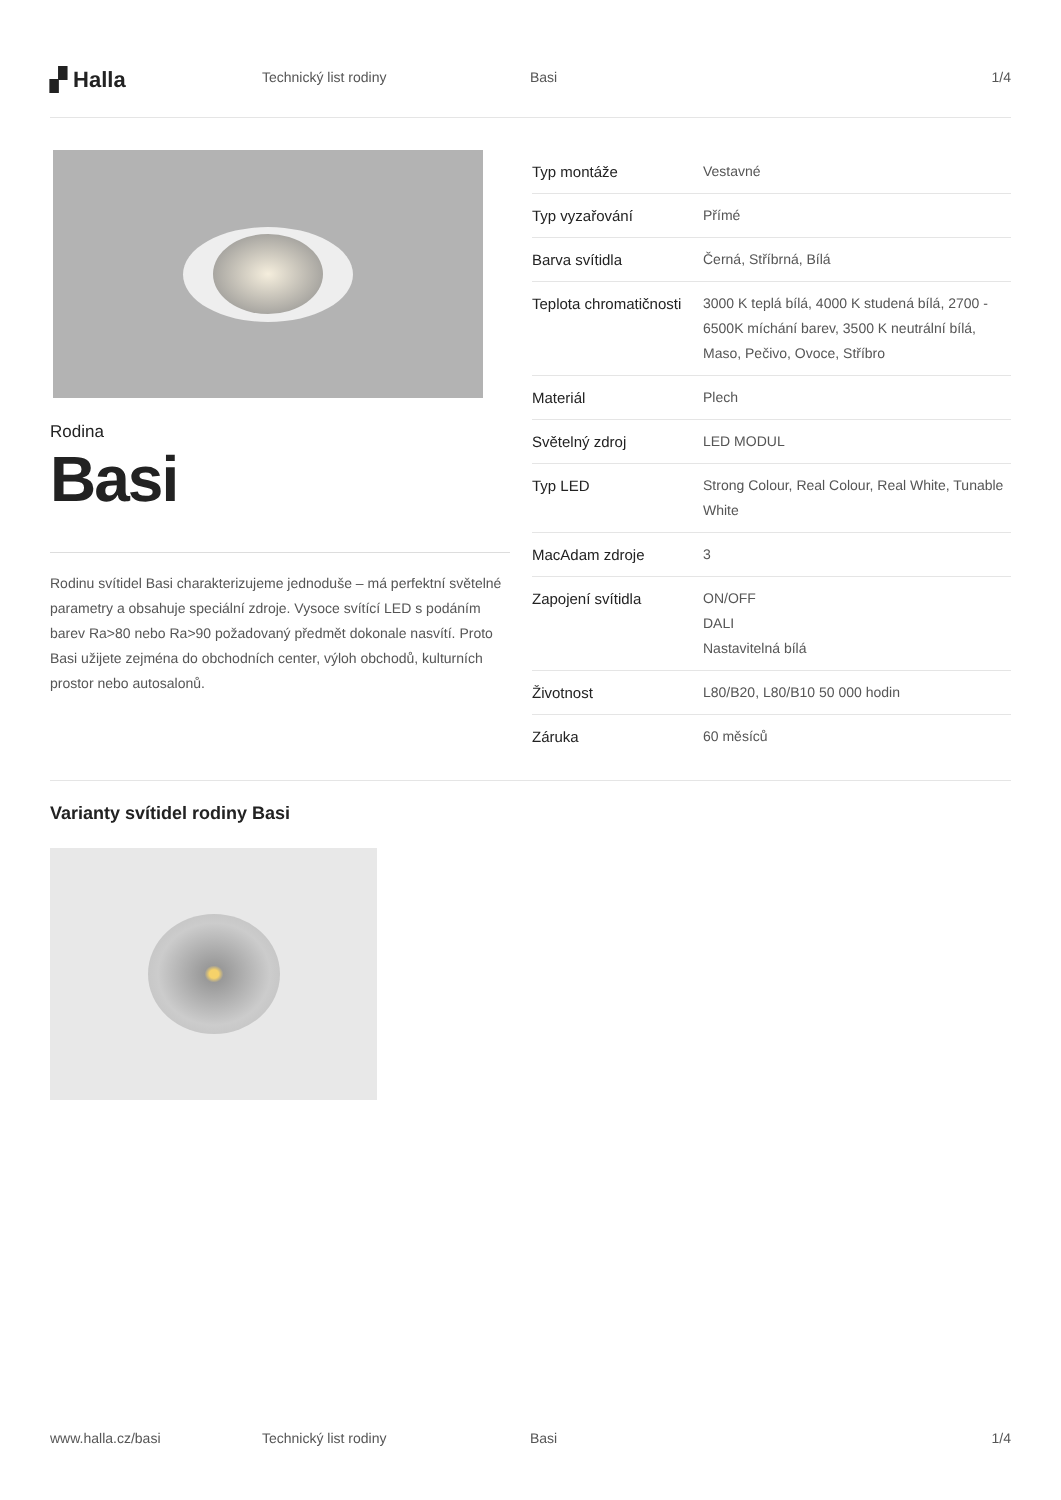▞ Halla
Technický list rodiny Basi 1/4
Rodina
Basi
Rodinu svítidel Basi charakterizujeme jednoduše – má perfektní světelné parametry a obsahuje speciální zdroje. Vysoce svítící LED s podáním barev Ra>80 nebo Ra>90 požadovaný předmět dokonale nasvítí. Proto Basi užijete zejména do obchodních center, výloh obchodů, kulturních prostor nebo autosalonů.
| Typ montáže | Vestavné |
| Typ vyzařování | Přímé |
| Barva svítidla | Černá, Stříbrná, Bílá |
| Teplota chromatičnosti | 3000 K teplá bílá, 4000 K studená bílá, 2700 - 6500K míchání barev, 3500 K neutrální bílá, Maso, Pečivo, Ovoce, Stříbro |
| Materiál | Plech |
| Světelný zdroj | LED MODUL |
| Typ LED | Strong Colour, Real Colour, Real White, Tunable White |
| MacAdam zdroje | 3 |
| Zapojení svítidla | ON/OFF DALI Nastavitelná bílá |
| Životnost | L80/B20, L80/B10 50 000 hodin |
| Záruka | 60 měsíců |
Varianty svítidel rodiny Basi
www.halla.cz/basi Technický list rodiny Basi 1/4